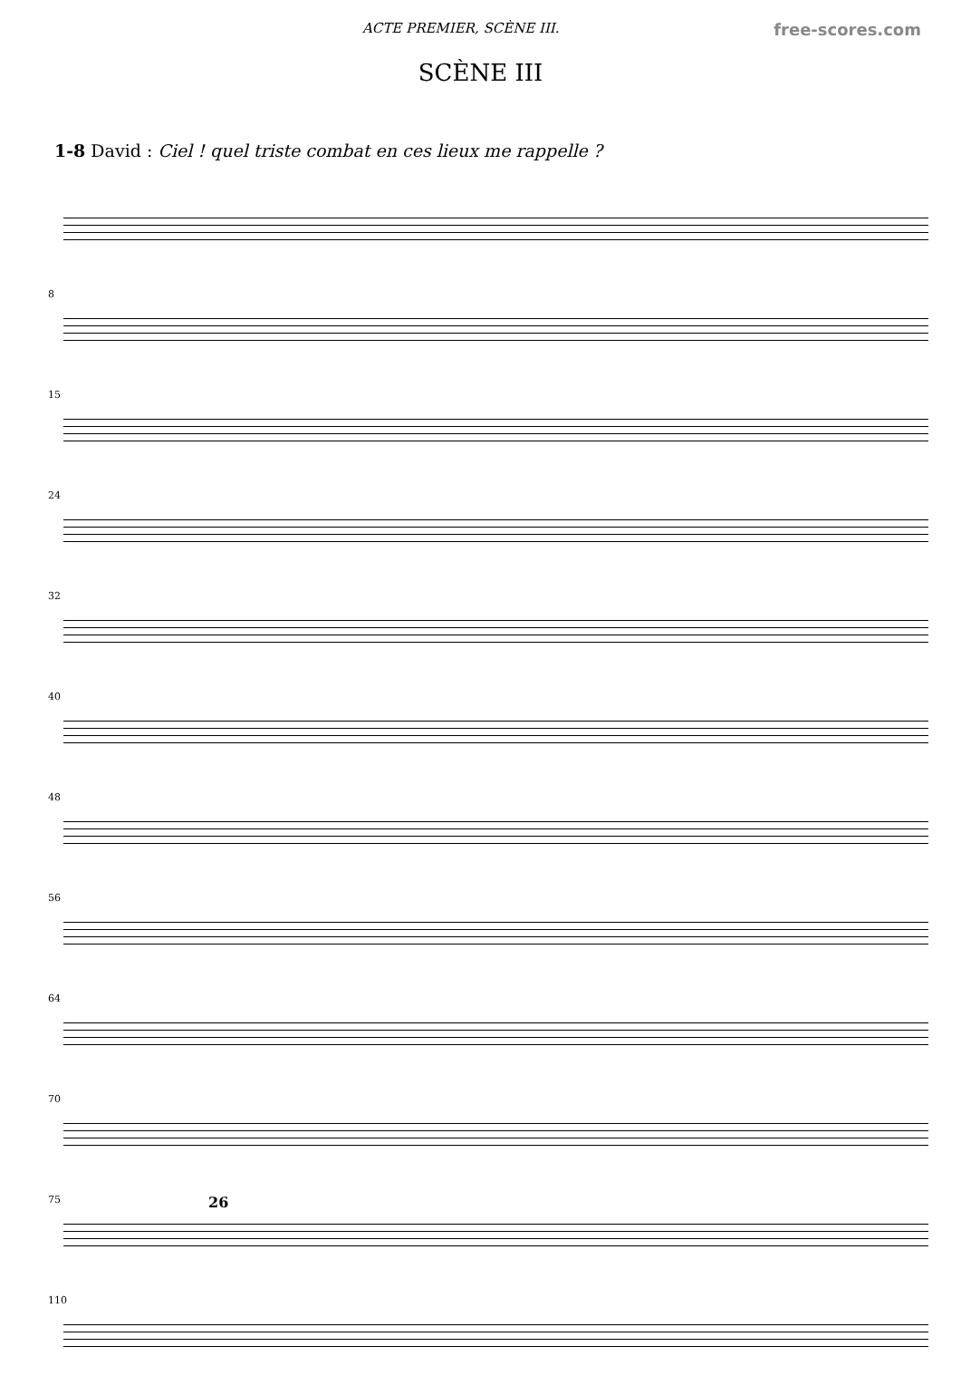ACTE PREMIER, SCÈNE III. free-scores.com
SCÈNE III
1-8 David : Ciel ! quel triste combat en ces lieux me rappelle ?
8
15
24
32
40
48
56
64
70
75 26
110